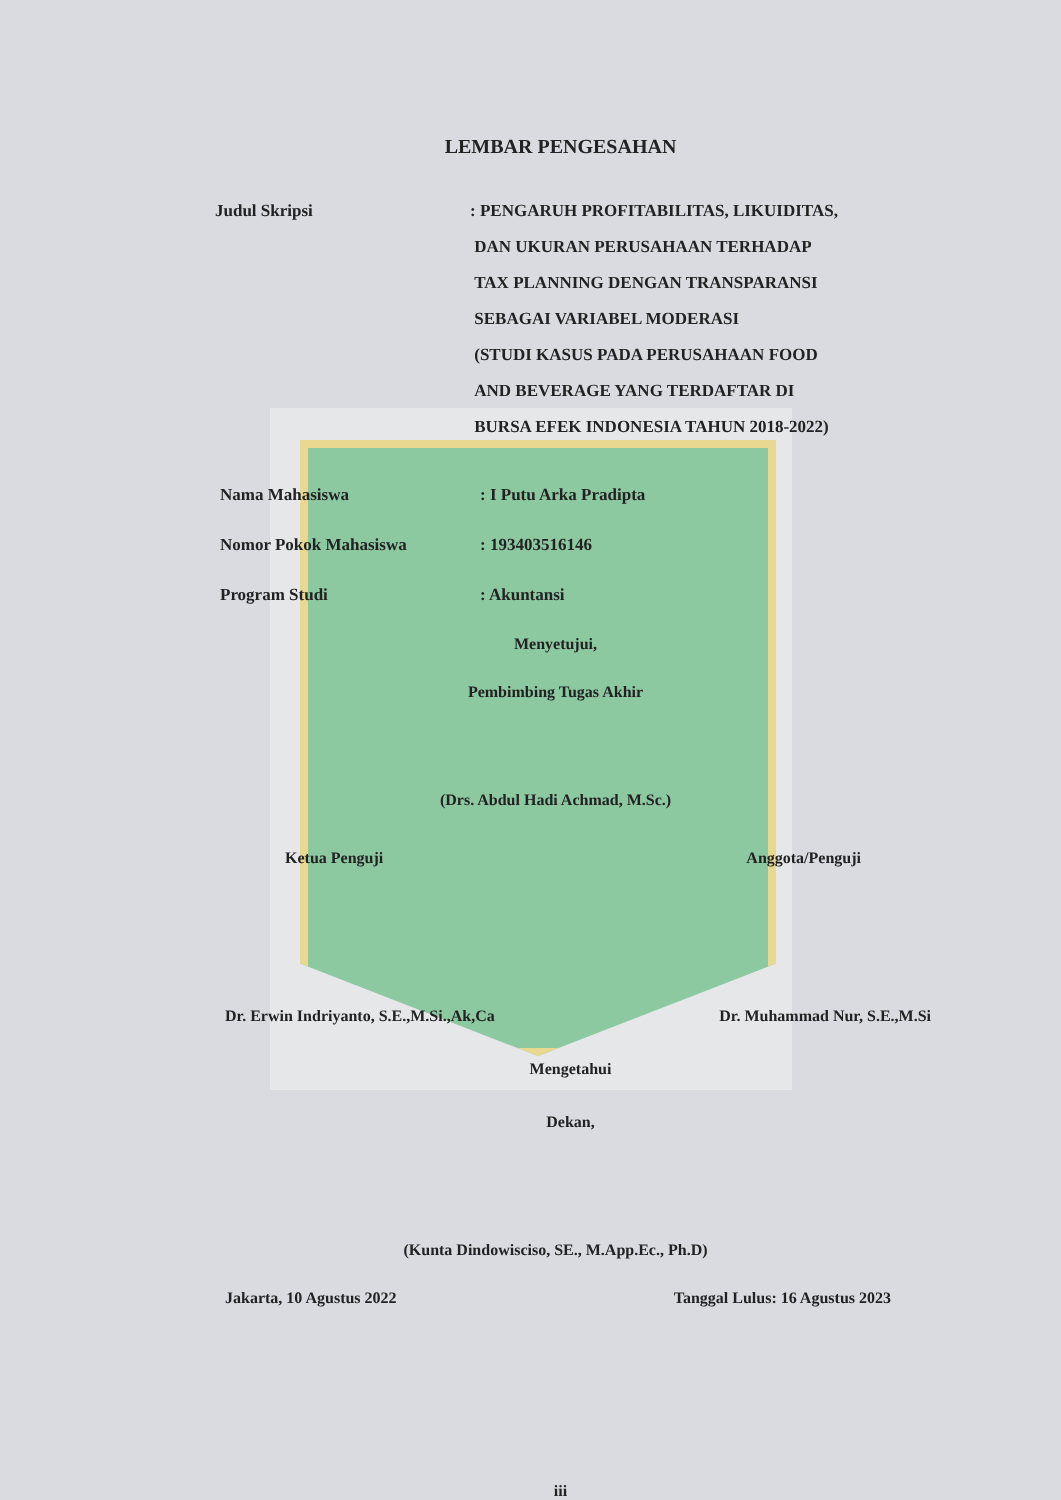LEMBAR PENGESAHAN
Judul Skripsi : PENGARUH PROFITABILITAS, LIKUIDITAS,
DAN UKURAN PERUSAHAAN TERHADAP
TAX PLANNING DENGAN TRANSPARANSI
SEBAGAI VARIABEL MODERASI
(STUDI KASUS PADA PERUSAHAAN FOOD
AND BEVERAGE YANG TERDAFTAR DI
BURSA EFEK INDONESIA TAHUN 2018-2022)
Nama Mahasiswa : I Putu Arka Pradipta
Nomor Pokok Mahasiswa : 193403516146
Program Studi : Akuntansi
Menyetujui,
Pembimbing Tugas Akhir
(Drs. Abdul Hadi Achmad, M.Sc.)
Ketua Penguji Anggota/Penguji
Dr. Erwin Indriyanto, S.E.,M.Si.,Ak,Ca Dr. Muhammad Nur, S.E.,M.Si
Mengetahui
Dekan,
(Kunta Dindowisciso, SE., M.App.Ec., Ph.D)
Jakarta, 10 Agustus 2022 Tanggal Lulus: 16 Agustus 2023
iii